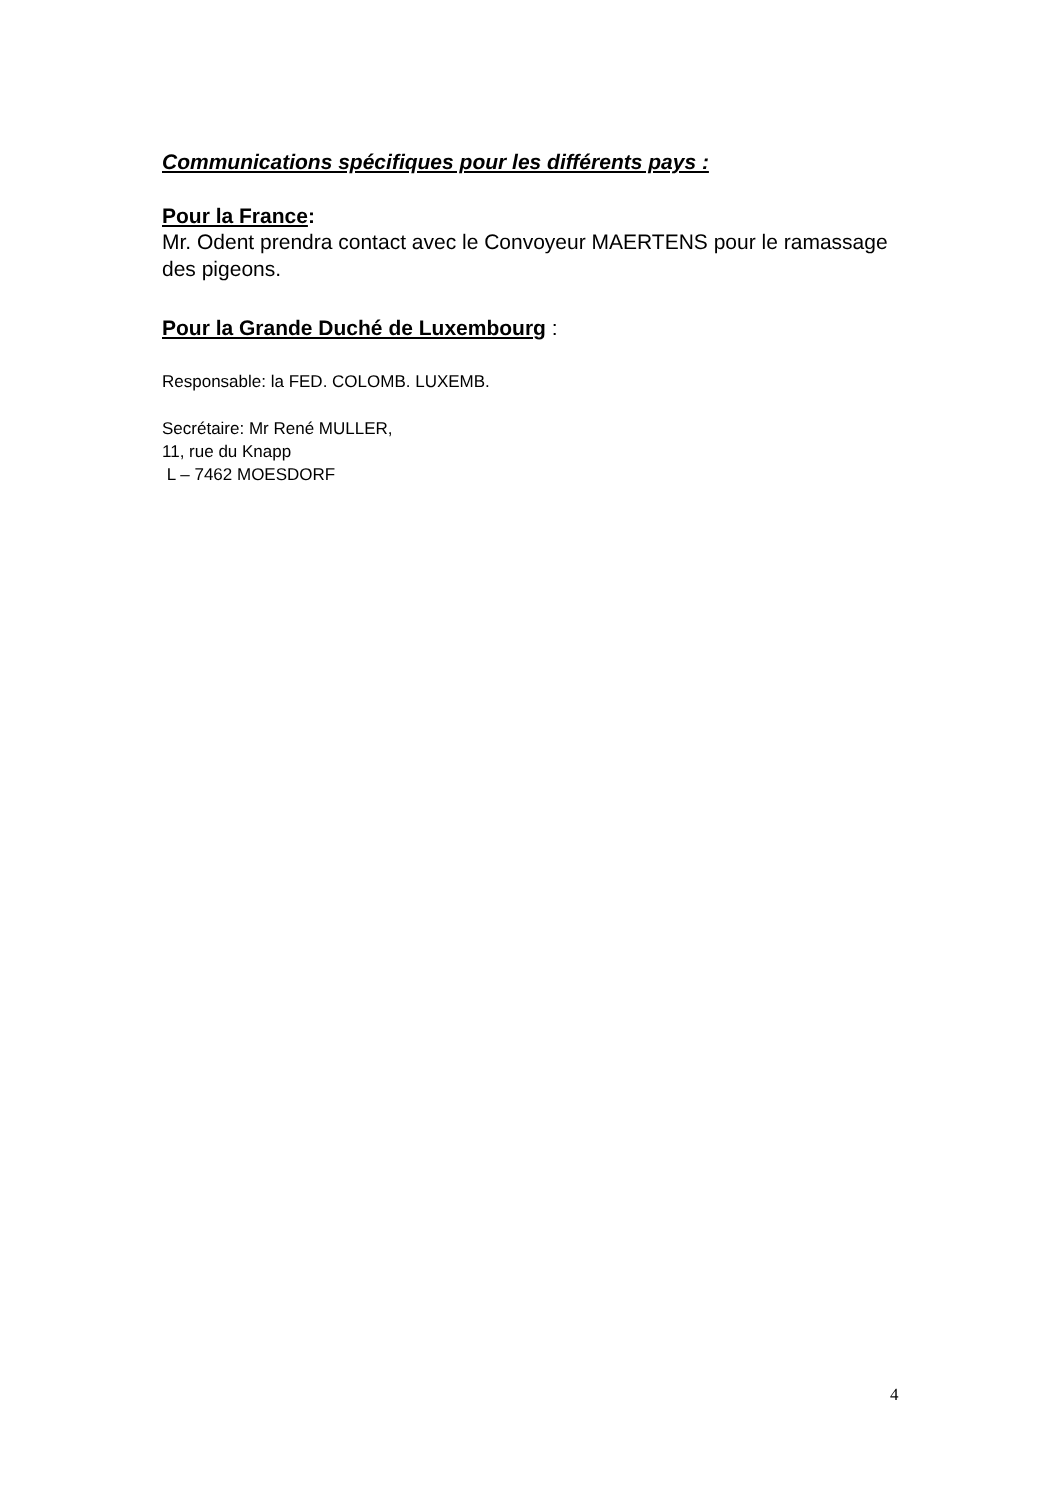Communications spécifiques pour les différents pays :
Pour la France:
Mr. Odent prendra contact avec le Convoyeur MAERTENS pour le ramassage des pigeons.
Pour la Grande Duché de Luxembourg :
Responsable: la FED. COLOMB. LUXEMB.
Secrétaire: Mr René MULLER,
11, rue du Knapp
L – 7462 MOESDORF
4